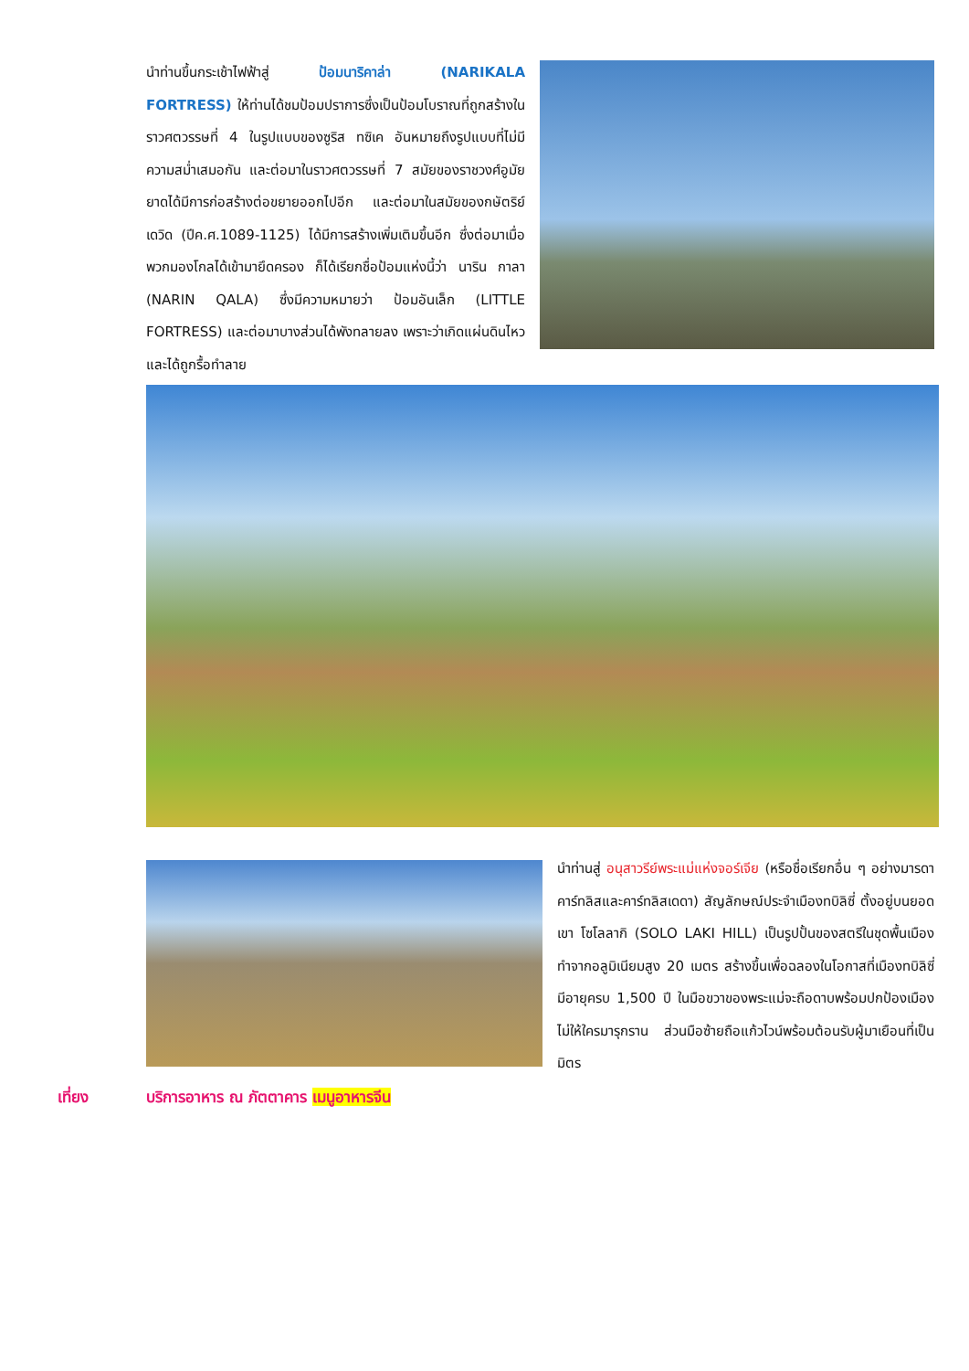นำท่านขึ้นกระเช้าไฟฟ้าสู่ ป้อมนาริคาล่า (NARIKALA FORTRESS) ให้ท่านได้ชมป้อมปราการซึ่งเป็นป้อมโบราณที่ถูกสร้างในราวศตวรรษที่ 4 ในรูปแบบของซูริส ทซิเค อันหมายถึงรูปแบบที่ไม่มีความสม่ำเสมอกัน และต่อมาในราวศตวรรษที่ 7 สมัยของราชวงศ์อูมัยยาดได้มีการก่อสร้างต่อขยายออกไปอีก และต่อมาในสมัยของกษัตริย์เดวิด (ปีค.ศ.1089-1125) ได้มีการสร้างเพิ่มเติมขึ้นอีก ซึ่งต่อมาเมื่อพวกมองโกลได้เข้ามายึดครอง ก็ได้เรียกชื่อป้อมแห่งนี้ว่า นาริน กาลา (NARIN QALA) ซึ่งมีความหมายว่า ป้อมอันเล็ก (LITTLE FORTRESS) และต่อมาบางส่วนได้พังทลายลง เพราะว่าเกิดแผ่นดินไหวและได้ถูกรื้อทำลาย
นำท่านสู่ อนุสาวรีย์พระแม่แห่งจอร์เจีย (หรือชื่อเรียกอื่น ๆ อย่างมารดาคาร์ทลิสและคาร์ทลิสเดดา) สัญลักษณ์ประจำเมืองทบิลิซี่ ตั้งอยู่บนยอดเขา โซโลลากิ (SOLO LAKI HILL) เป็นรูปปั้นของสตรีในชุดพื้นเมือง ทำจากอลูมิเนียมสูง 20 เมตร สร้างขึ้นเพื่อฉลองในโอกาสที่เมืองทบิลิซี่มีอายุครบ 1,500 ปี ในมือขวาของพระแม่จะถือดาบพร้อมปกป้องเมืองไม่ให้ใครมารุกราน ส่วนมือซ้ายถือแก้วไวน์พร้อมต้อนรับผู้มาเยือนที่เป็นมิตร
เที่ยง บริการอาหาร ณ ภัตตาคาร เมนูอาหารจีน